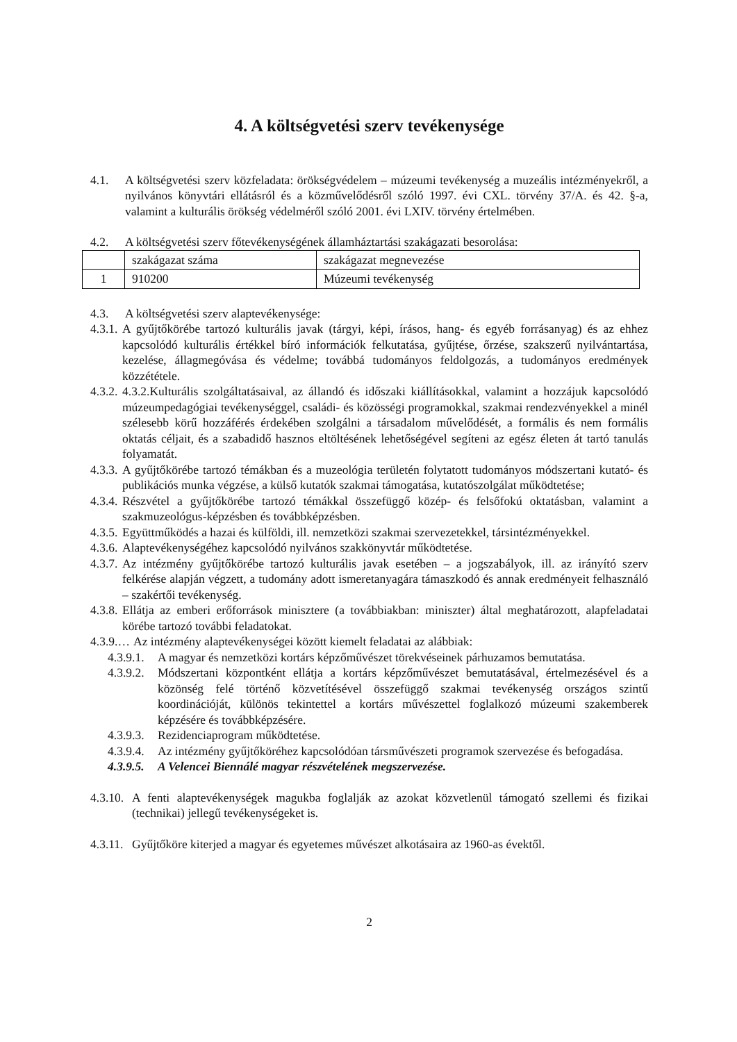4. A költségvetési szerv tevékenysége
4.1. A költségvetési szerv közfeladata: örökségvédelem – múzeumi tevékenység a muzeális intézményekről, a nyilvános könyvtári ellátásról és a közművelődésről szóló 1997. évi CXL. törvény 37/A. és 42. §-a, valamint a kulturális örökség védelméről szóló 2001. évi LXIV. törvény értelmében.
4.2. A költségvetési szerv főtevékenységének államháztartási szakágazati besorolása:
| | szakágazat száma | szakágazat megnevezése |
| 1 | 910200 | Múzeumi tevékenység |
4.3. A költségvetési szerv alaptevékenysége:
4.3.1. A gyűjtőkörébe tartozó kulturális javak (tárgyi, képi, írásos, hang- és egyéb forrásanyag) és az ehhez kapcsolódó kulturális értékkel bíró információk felkutatása, gyűjtése, őrzése, szakszerű nyilvántartása, kezelése, állagmegóvása és védelme; továbbá tudományos feldolgozás, a tudományos eredmények közzététele.
4.3.2. 4.3.2.Kulturális szolgáltatásaival, az állandó és időszaki kiállításokkal, valamint a hozzájuk kapcsolódó múzeumpedagógiai tevékenységgel, családi- és közösségi programokkal, szakmai rendezvényekkel a minél szélesebb körű hozzáférés érdekében szolgálni a társadalom művelődését, a formális és nem formális oktatás céljait, és a szabadidő hasznos eltöltésének lehetőségével segíteni az egész életen át tartó tanulás folyamatát.
4.3.3. A gyűjtőkörébe tartozó témákban és a muzeológia területén folytatott tudományos módszertani kutató- és publikációs munka végzése, a külső kutatók szakmai támogatása, kutatószolgálat működtetése;
4.3.4. Részvétel a gyűjtőkörébe tartozó témákkal összefüggő közép- és felsőfokú oktatásban, valamint a szakmuzeológus-képzésben és továbbképzésben.
4.3.5. Együttműködés a hazai és külföldi, ill. nemzetközi szakmai szervezetekkel, társintézményekkel.
4.3.6. Alaptevékenységéhez kapcsolódó nyilvános szakkönyvtár működtetése.
4.3.7. Az intézmény gyűjtőkörébe tartozó kulturális javak esetében – a jogszabályok, ill. az irányító szerv felkérése alapján végzett, a tudomány adott ismeretanyagára támaszkodó és annak eredményeit felhasználó – szakértői tevékenység.
4.3.8. Ellátja az emberi erőforrások minisztere (a továbbiakban: miniszter) által meghatározott, alapfeladatai körébe tartozó további feladatokat.
4.3.9.… Az intézmény alaptevékenységei között kiemelt feladatai az alábbiak:
4.3.9.1. A magyar és nemzetközi kortárs képzőművészet törekvéseinek párhuzamos bemutatása.
4.3.9.2. Módszertani központként ellátja a kortárs képzőművészet bemutatásával, értelmezésével és a közönség felé történő közvetítésével összefüggő szakmai tevékenység országos szintű koordinációját, különös tekintettel a kortárs művészettel foglalkozó múzeumi szakemberek képzésére és továbbképzésére.
4.3.9.3. Rezidenciaprogram működtetése.
4.3.9.4. Az intézmény gyűjtőköréhez kapcsolódóan társművészeti programok szervezése és befogadása.
4.3.9.5. A Velencei Biennálé magyar részvételének megszervezése.
4.3.10. A fenti alaptevékenységek magukba foglalják az azokat közvetlenül támogató szellemi és fizikai (technikai) jellegű tevékenységeket is.
4.3.11. Gyűjtőköre kiterjed a magyar és egyetemes művészet alkotásaira az 1960-as évektől.
2